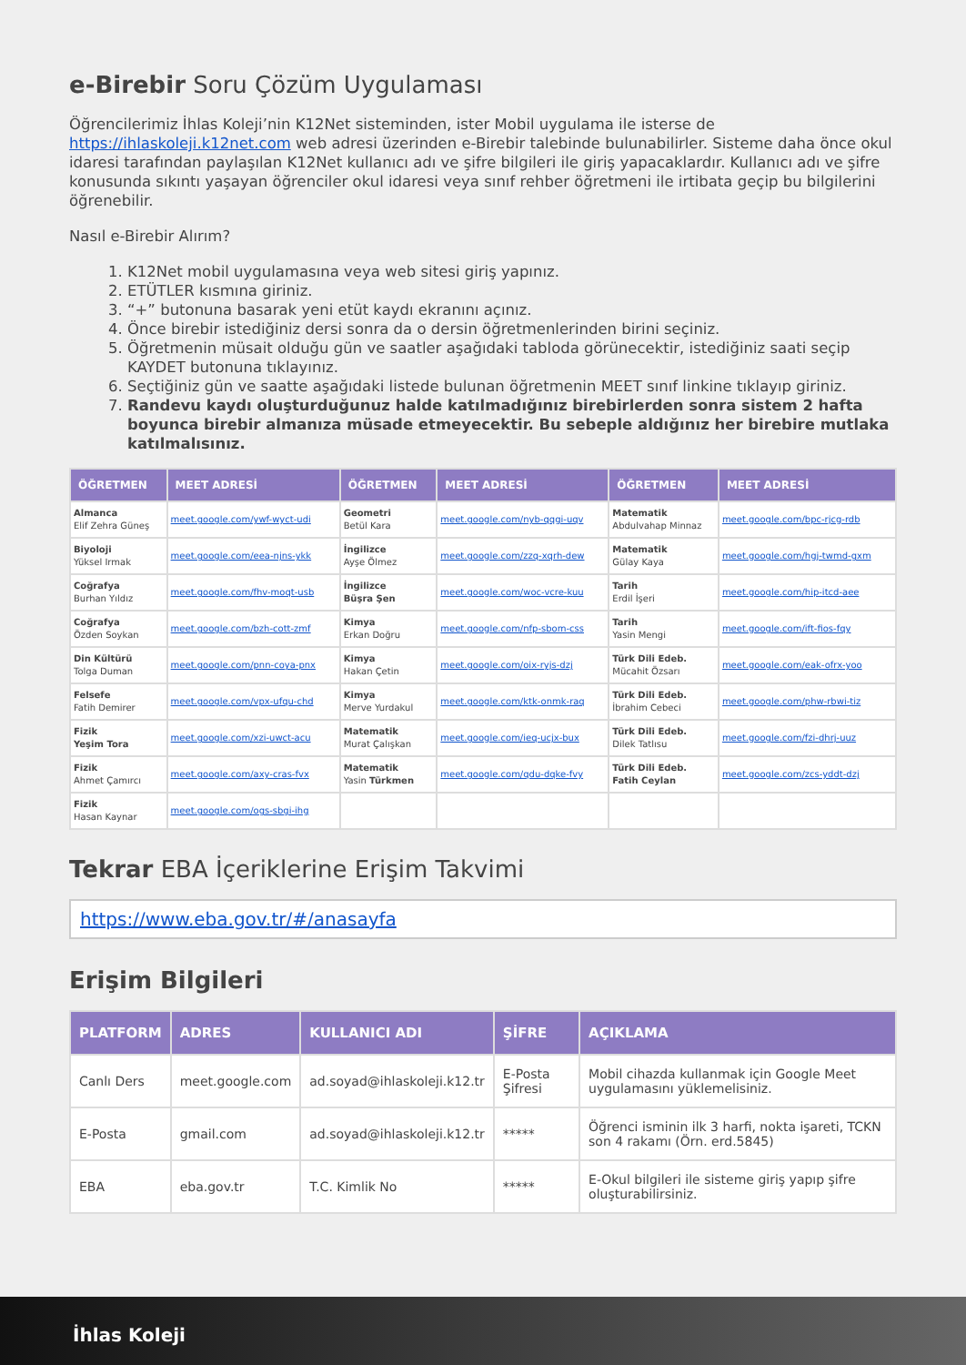e-Birebir Soru Çözüm Uygulaması
Öğrencilerimiz İhlas Koleji’nin K12Net sisteminden, ister Mobil uygulama ile isterse de https://ihlaskoleji.k12net.com web adresi üzerinden e-Birebir talebinde bulunabilirler. Sisteme daha önce okul idaresi tarafından paylaşılan K12Net kullanıcı adı ve şifre bilgileri ile giriş yapacaklardır. Kullanıcı adı ve şifre konusunda sıkıntı yaşayan öğrenciler okul idaresi veya sınıf rehber öğretmeni ile irtibata geçip bu bilgilerini öğrenebilir.
Nasıl e-Birebir Alırım?
1. K12Net mobil uygulamasına veya web sitesi giriş yapınız.
2. ETÜTLER kısmına giriniz.
3. “+” butonuna basarak yeni etüt kaydı ekranını açınız.
4. Önce birebir istediğiniz dersi sonra da o dersin öğretmenlerinden birini seçiniz.
5. Öğretmenin müsait olduğu gün ve saatler aşağıdaki tabloda görünecektir, istediğiniz saati seçip KAYDET butonuna tıklayınız.
6. Seçtiğiniz gün ve saatte aşağıdaki listede bulunan öğretmenin MEET sınıf linkine tıklayıp giriniz.
7. Randevu kaydı oluşturduğunuz halde katılmadığınız birebirlerden sonra sistem 2 hafta boyunca birebir almanıza müsade etmeyecektir. Bu sebeple aldığınız her birebire mutlaka katılmalısınız.
| ÖĞRETMEN | MEET ADRESİ | ÖĞRETMEN | MEET ADRESİ | ÖĞRETMEN | MEET ADRESİ |
| --- | --- | --- | --- | --- | --- |
| Almanca Elif Zehra Güneş | meet.google.com/ywf-wyct-udi | Geometri Betül Kara | meet.google.com/nyb-qqgi-uqv | Matematik Abdulvahap Minnaz | meet.google.com/bpc-rjcg-rdb |
| Biyoloji Yüksel Irmak | meet.google.com/eea-njns-ykk | İngilizce Ayşe Ölmez | meet.google.com/zzq-xqrh-dew | Matematik Gülay Kaya | meet.google.com/hgj-twmd-gxm |
| Coğrafya Burhan Yıldız | meet.google.com/fhv-moqt-usb | İngilizce Büşra Şen | meet.google.com/woc-vcre-kuu | Tarih Erdil İşeri | meet.google.com/hip-itcd-aee |
| Coğrafya Özden Soykan | meet.google.com/bzh-cott-zmf | Kimya Erkan Doğru | meet.google.com/nfp-sbom-css | Tarih Yasin Mengi | meet.google.com/ift-fios-fqy |
| Din Kültürü Tolga Duman | meet.google.com/pnn-coya-pnx | Kimya Hakan Çetin | meet.google.com/oix-ryjs-dzj | Türk Dili Edeb. Mücahit Özsarı | meet.google.com/eak-ofrx-yoo |
| Felsefe Fatih Demirer | meet.google.com/vpx-ufqu-chd | Kimya Merve Yurdakul | meet.google.com/ktk-onmk-raq | Türk Dili Edeb. İbrahim Cebeci | meet.google.com/phw-rbwi-tiz |
| Fizik Yeşim Tora | meet.google.com/xzi-uwct-acu | Matematik Murat Çalışkan | meet.google.com/ieq-ucjx-bux | Türk Dili Edeb. Dilek Tatlısu | meet.google.com/fzi-dhrj-uuz |
| Fizik Ahmet Çamırcı | meet.google.com/axy-cras-fvx | Matematik Yasin Türkmen | meet.google.com/qdu-dqke-fvy | Türk Dili Edeb. Fatih Ceylan | meet.google.com/zcs-yddt-dzj |
| Fizik Hasan Kaynar | meet.google.com/ogs-sbgi-ihg | | | | |
Tekrar EBA İçeriklerine Erişim Takvimi
https://www.eba.gov.tr/#/anasayfa
Erişim Bilgileri
| PLATFORM | ADRES | KULLANICI ADI | ŞİFRE | AÇIKLAMA |
| --- | --- | --- | --- | --- |
| Canlı Ders | meet.google.com | ad.soyad@ihlaskoleji.k12.tr | E-Posta Şifresi | Mobil cihazda kullanmak için Google Meet uygulamasını yüklemelisiniz. |
| E-Posta | gmail.com | ad.soyad@ihlaskoleji.k12.tr | ***** | Öğrenci isminin ilk 3 harfi, nokta işareti, TCKN son 4 rakamı (Örn. erd.5845) |
| EBA | eba.gov.tr | T.C. Kimlik No | ***** | E-Okul bilgileri ile sisteme giriş yapıp şifre oluşturabilirsiniz. |
İhlas Koleji